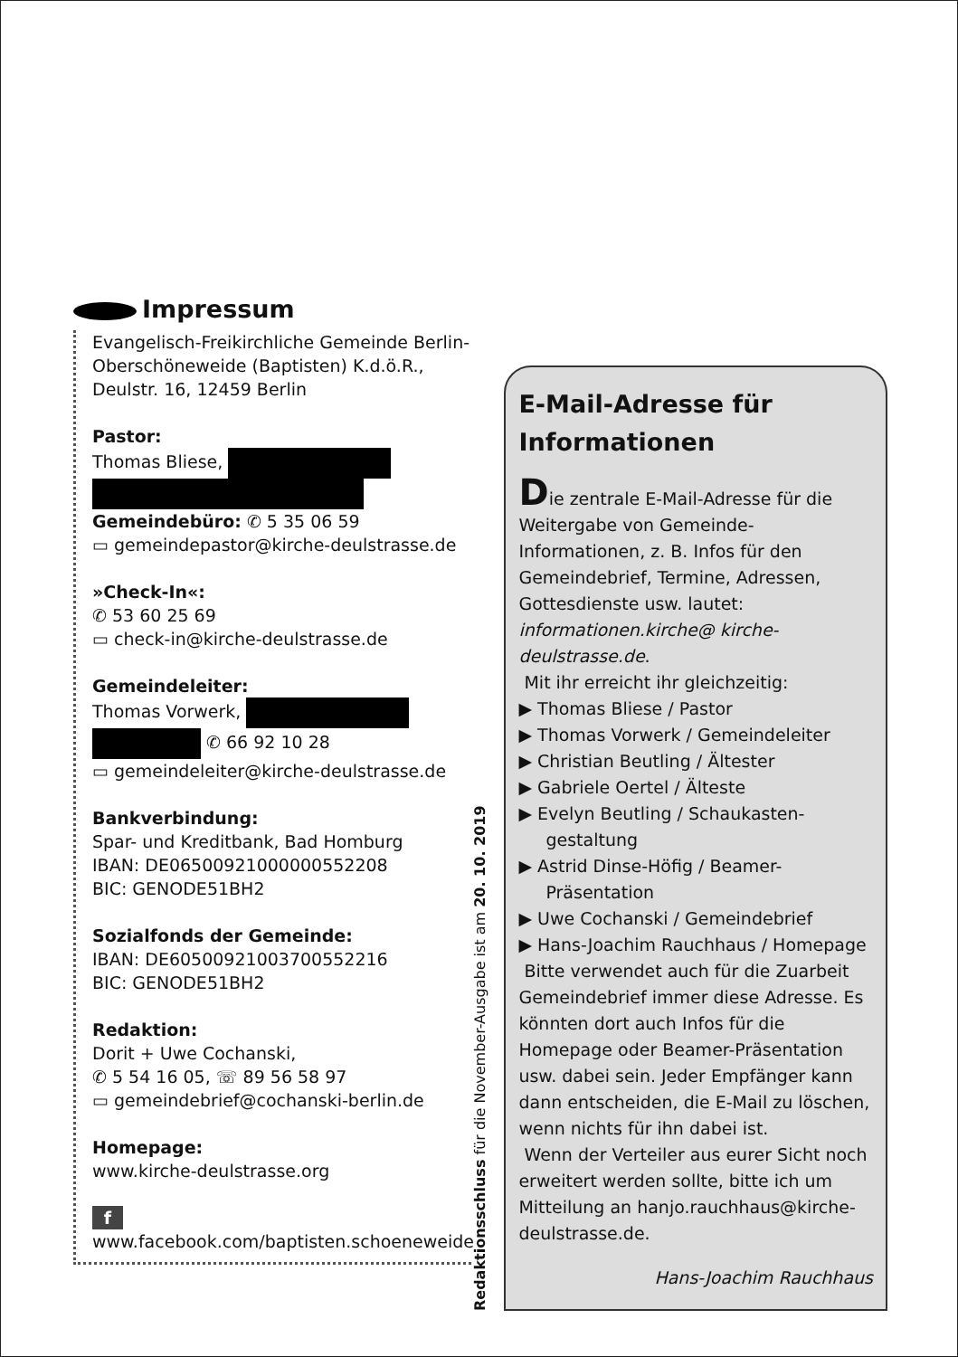Impressum
Evangelisch-Freikirchliche Gemeinde Berlin-Oberschöneweide (Baptisten) K.d.ö.R., Deulstr. 16, 12459 Berlin
Pastor:
Thomas Bliese,
Gemeindebüro: ✆ 5 35 06 59
▭ gemeindepastor@kirche-deulstrasse.de
»Check-In«:
✆ 53 60 25 69
▭ check-in@kirche-deulstrasse.de
Gemeindeleiter:
Thomas Vorwerk,
✆ 66 92 10 28
▭ gemeindeleiter@kirche-deulstrasse.de
Bankverbindung:
Spar- und Kreditbank, Bad Homburg
IBAN: DE06500921000000552208
BIC: GENODE51BH2
Sozialfonds der Gemeinde:
IBAN: DE60500921003700552216
BIC: GENODE51BH2
Redaktion:
Dorit + Uwe Cochanski,
✆ 5 54 16 05, ☏ 89 56 58 97
▭ gemeindebrief@cochanski-berlin.de
Homepage:
www.kirche-deulstrasse.org
f
www.facebook.com/baptisten.schoeneweide
Redaktionsschluss für die November-Ausgabe ist am 20. 10. 2019
E-Mail-Adresse für Informationen
Die zentrale E-Mail-Adresse für die Weitergabe von Gemeinde-Informationen, z. B. Infos für den Gemeindebrief, Termine, Adressen, Gottesdienste usw. lautet: informationen.kirche@ kirche-deulstrasse.de.
Mit ihr erreicht ihr gleichzeitig:
▶ Thomas Bliese / Pastor
▶ Thomas Vorwerk / Gemeindeleiter
▶ Christian Beutling / Ältester
▶ Gabriele Oertel / Älteste
▶ Evelyn Beutling / Schaukasten-gestaltung
▶ Astrid Dinse-Höfig / Beamer-Präsentation
▶ Uwe Cochanski / Gemeindebrief
▶ Hans-Joachim Rauchhaus / Homepage
Bitte verwendet auch für die Zuarbeit Gemeindebrief immer diese Adresse. Es könnten dort auch Infos für die Homepage oder Beamer-Präsentation usw. dabei sein. Jeder Empfänger kann dann entscheiden, die E-Mail zu löschen, wenn nichts für ihn dabei ist.
Wenn der Verteiler aus eurer Sicht noch erweitert werden sollte, bitte ich um Mitteilung an hanjo.rauchhaus@kirche-deulstrasse.de.
Hans-Joachim Rauchhaus